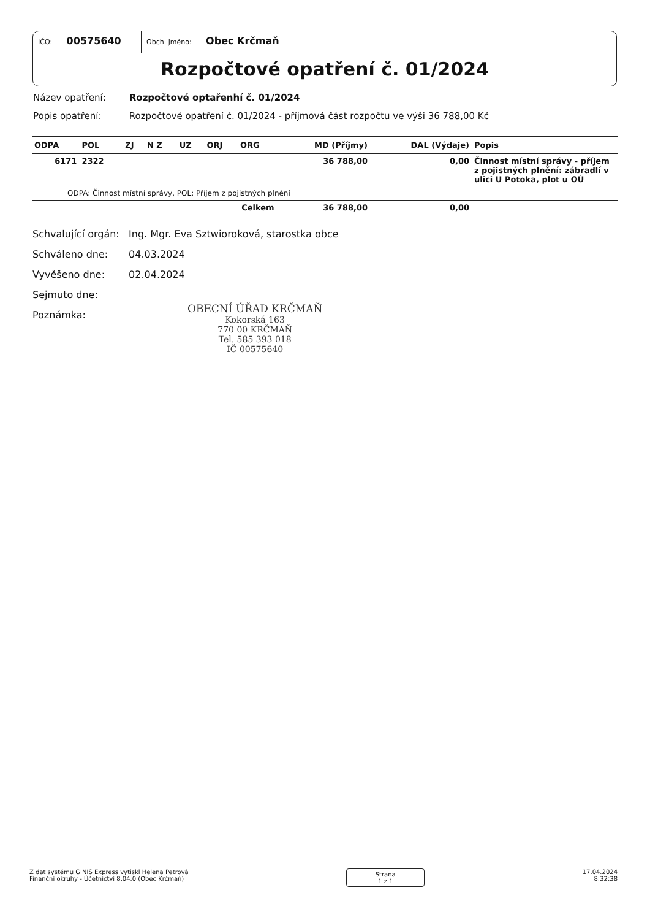IČO: 00575640
Obch. jméno: Obec Krčmaň
Rozpočtové opatření č. 01/2024
Název opatření: Rozpočtové optařenhí č. 01/2024
Popis opatření: Rozpočtové opatření č. 01/2024 - příjmová část rozpočtu ve výši 36 788,00 Kč
| ODPA | POL | ZJ | N Z | UZ | ORJ | ORG | MD (Příjmy) | DAL (Výdaje) | Popis |
| --- | --- | --- | --- | --- | --- | --- | --- | --- | --- |
| 6171 | 2322 | | | | | | 36 788,00 | 0,00 | Činnost místní správy - příjem z pojistných plnění: zábradlí v ulici U Potoka, plot u OÚ |
| ODPA: Činnost místní správy, POL: Příjem z pojistných plnění | | | | | | | | | |
| Celkem | | | | | | | 36 788,00 | 0,00 | |
Schvalující orgán: Ing. Mgr. Eva Sztwioroková, starostka obce
Schváleno dne: 04.03.2024
Vyvěšeno dne: 02.04.2024
Sejmuto dne:
Poznámka:
OBECNÍ ÚŘAD KRČMAŇ
Kokorská 163
770 00 KRČMAŇ
Tel. 585 393 018
IČ 00575640
Z dat systému GINIS Express vytiskl Helena Petrová
Finanční okruhy - Účetnictví 8.04.0 (Obec Krčmaň)
Strana
1 z 1
17.04.2024
8:32:38